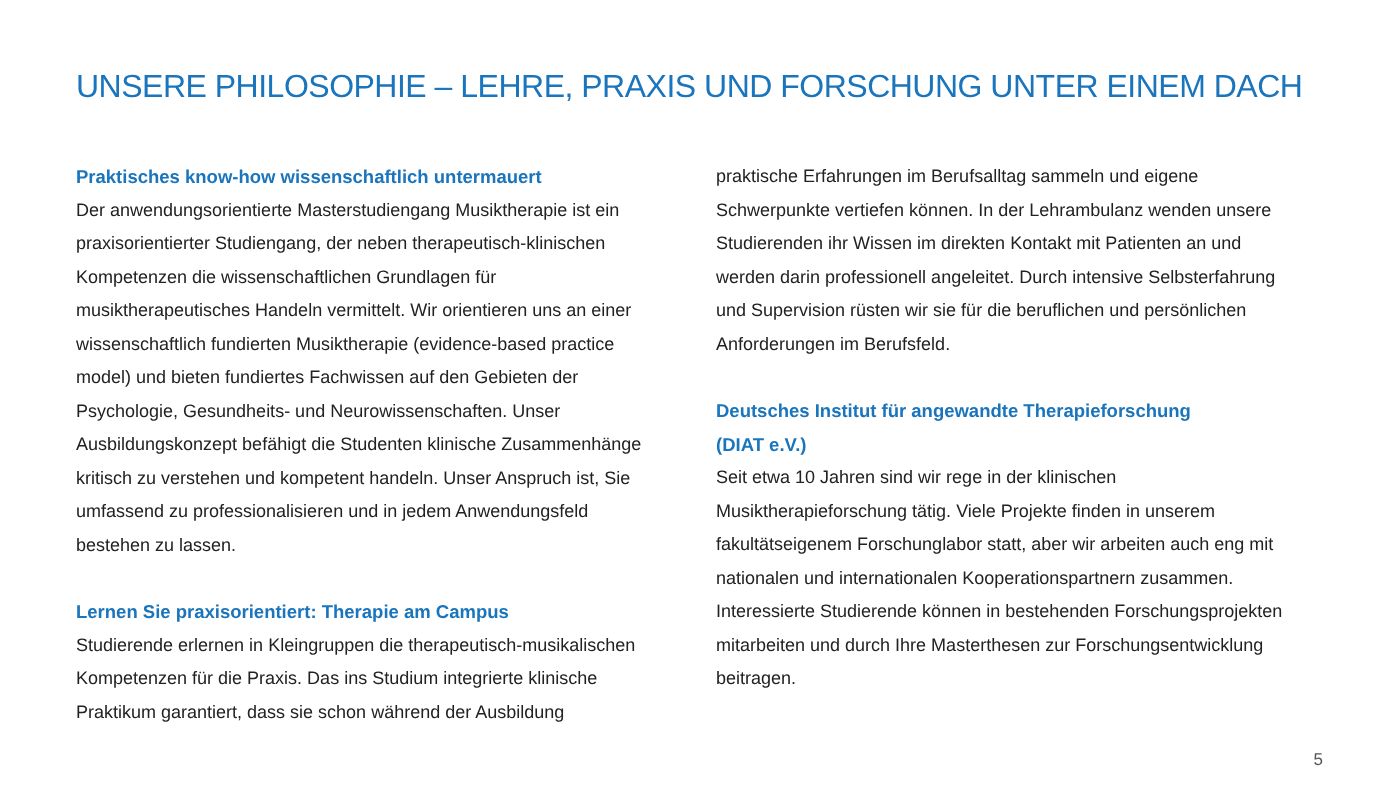UNSERE PHILOSOPHIE – LEHRE, PRAXIS UND FORSCHUNG UNTER EINEM DACH
Praktisches know-how wissenschaftlich untermauert
Der anwendungsorientierte Masterstudiengang Musiktherapie ist ein praxisorientierter Studiengang, der neben therapeutisch-klinischen Kompetenzen die wissenschaftlichen Grundlagen für musiktherapeutisches Handeln vermittelt. Wir orientieren uns an einer wissenschaftlich fundierten Musiktherapie (evidence-based practice model) und bieten fundiertes Fachwissen auf den Gebieten der Psychologie, Gesundheits- und Neurowissenschaften. Unser Ausbildungskonzept befähigt die Studenten klinische Zusammenhänge kritisch zu verstehen und kompetent handeln. Unser Anspruch ist, Sie umfassend zu professionalisieren und in jedem Anwendungsfeld bestehen zu lassen.
Lernen Sie praxisorientiert: Therapie am Campus
Studierende erlernen in Kleingruppen die therapeutisch-musikalischen Kompetenzen für die Praxis. Das ins Studium integrierte klinische Praktikum garantiert, dass sie schon während der Ausbildung
praktische Erfahrungen im Berufsalltag sammeln und eigene Schwerpunkte vertiefen können. In der Lehrambulanz wenden unsere Studierenden ihr Wissen im direkten Kontakt mit Patienten an und werden darin professionell angeleitet. Durch intensive Selbsterfahrung und Supervision rüsten wir sie für die beruflichen und persönlichen Anforderungen im Berufsfeld.
Deutsches Institut für angewandte Therapieforschung
(DIAT e.V.)
Seit etwa 10 Jahren sind wir rege in der klinischen Musiktherapieforschung tätig. Viele Projekte finden in unserem fakultätseigenem Forschunglabor statt, aber wir arbeiten auch eng mit nationalen und internationalen Kooperationspartnern zusammen. Interessierte Studierende können in bestehenden Forschungsprojekten mitarbeiten und durch Ihre Masterthesen zur Forschungsentwicklung beitragen.
5